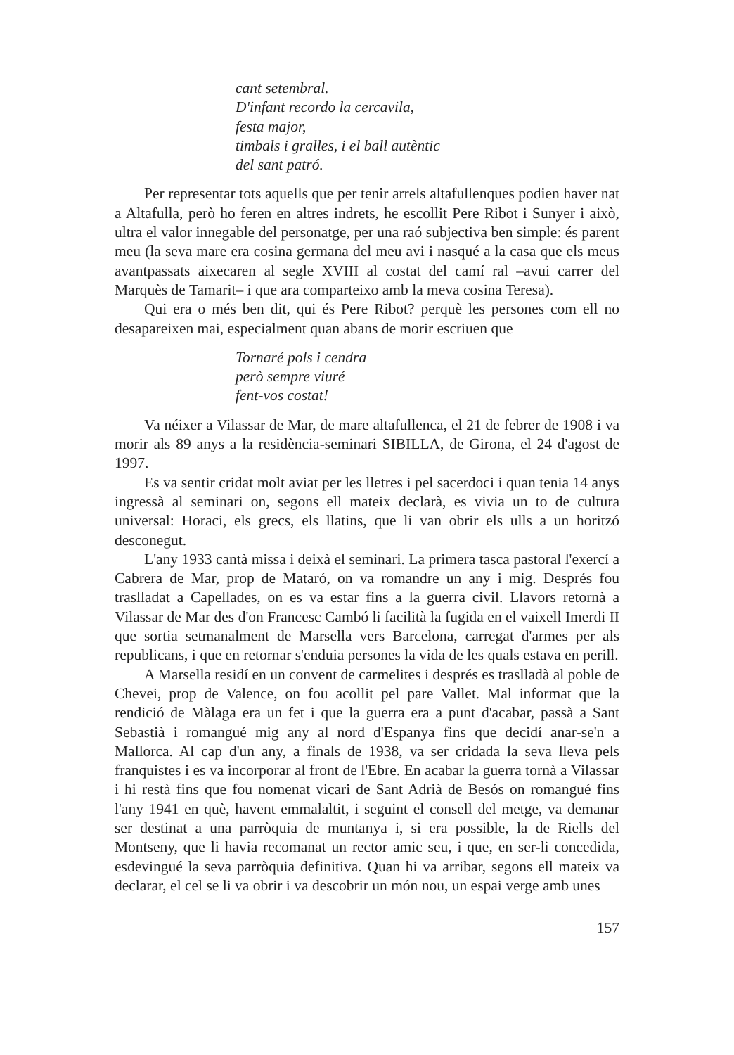cant setembral.
D'infant recordo la cercavila,
festa major,
timbals i gralles, i el ball autèntic
del sant patró.
Per representar tots aquells que per tenir arrels altafullenques podien haver nat a Altafulla, però ho feren en altres indrets, he escollit Pere Ribot i Sunyer i això, ultra el valor innegable del personatge, per una raó subjectiva ben simple: és parent meu (la seva mare era cosina germana del meu avi i nasqué a la casa que els meus avantpassats aixecaren al segle XVIII al costat del camí ral –avui carrer del Marquès de Tamarit– i que ara comparteixo amb la meva cosina Teresa).
Qui era o més ben dit, qui és Pere Ribot? perquè les persones com ell no desapareixen mai, especialment quan abans de morir escriuen que
Tornaré pols i cendra
però sempre viuré
fent-vos costat!
Va néixer a Vilassar de Mar, de mare altafullenca, el 21 de febrer de 1908 i va morir als 89 anys a la residència-seminari SIBILLA, de Girona, el 24 d'agost de 1997.
Es va sentir cridat molt aviat per les lletres i pel sacerdoci i quan tenia 14 anys ingressà al seminari on, segons ell mateix declarà, es vivia un to de cultura universal: Horaci, els grecs, els llatins, que li van obrir els ulls a un horitzó desconegut.
L'any 1933 cantà missa i deixà el seminari. La primera tasca pastoral l'exercí a Cabrera de Mar, prop de Mataró, on va romandre un any i mig. Després fou traslladat a Capellades, on es va estar fins a la guerra civil. Llavors retornà a Vilassar de Mar des d'on Francesc Cambó li facilità la fugida en el vaixell Imerdi II que sortia setmanalment de Marsella vers Barcelona, carregat d'armes per als republicans, i que en retornar s'enduia persones la vida de les quals estava en perill.
A Marsella residí en un convent de carmelites i després es traslladà al poble de Chevei, prop de Valence, on fou acollit pel pare Vallet. Mal informat que la rendició de Màlaga era un fet i que la guerra era a punt d'acabar, passà a Sant Sebastià i romangué mig any al nord d'Espanya fins que decidí anar-se'n a Mallorca. Al cap d'un any, a finals de 1938, va ser cridada la seva lleva pels franquistes i es va incorporar al front de l'Ebre. En acabar la guerra tornà a Vilassar i hi restà fins que fou nomenat vicari de Sant Adrià de Besós on romangué fins l'any 1941 en què, havent emmalaltit, i seguint el consell del metge, va demanar ser destinat a una parròquia de muntanya i, si era possible, la de Riells del Montseny, que li havia recomanat un rector amic seu, i que, en ser-li concedida, esdevingué la seva parròquia definitiva. Quan hi va arribar, segons ell mateix va declarar, el cel se li va obrir i va descobrir un món nou, un espai verge amb unes
157